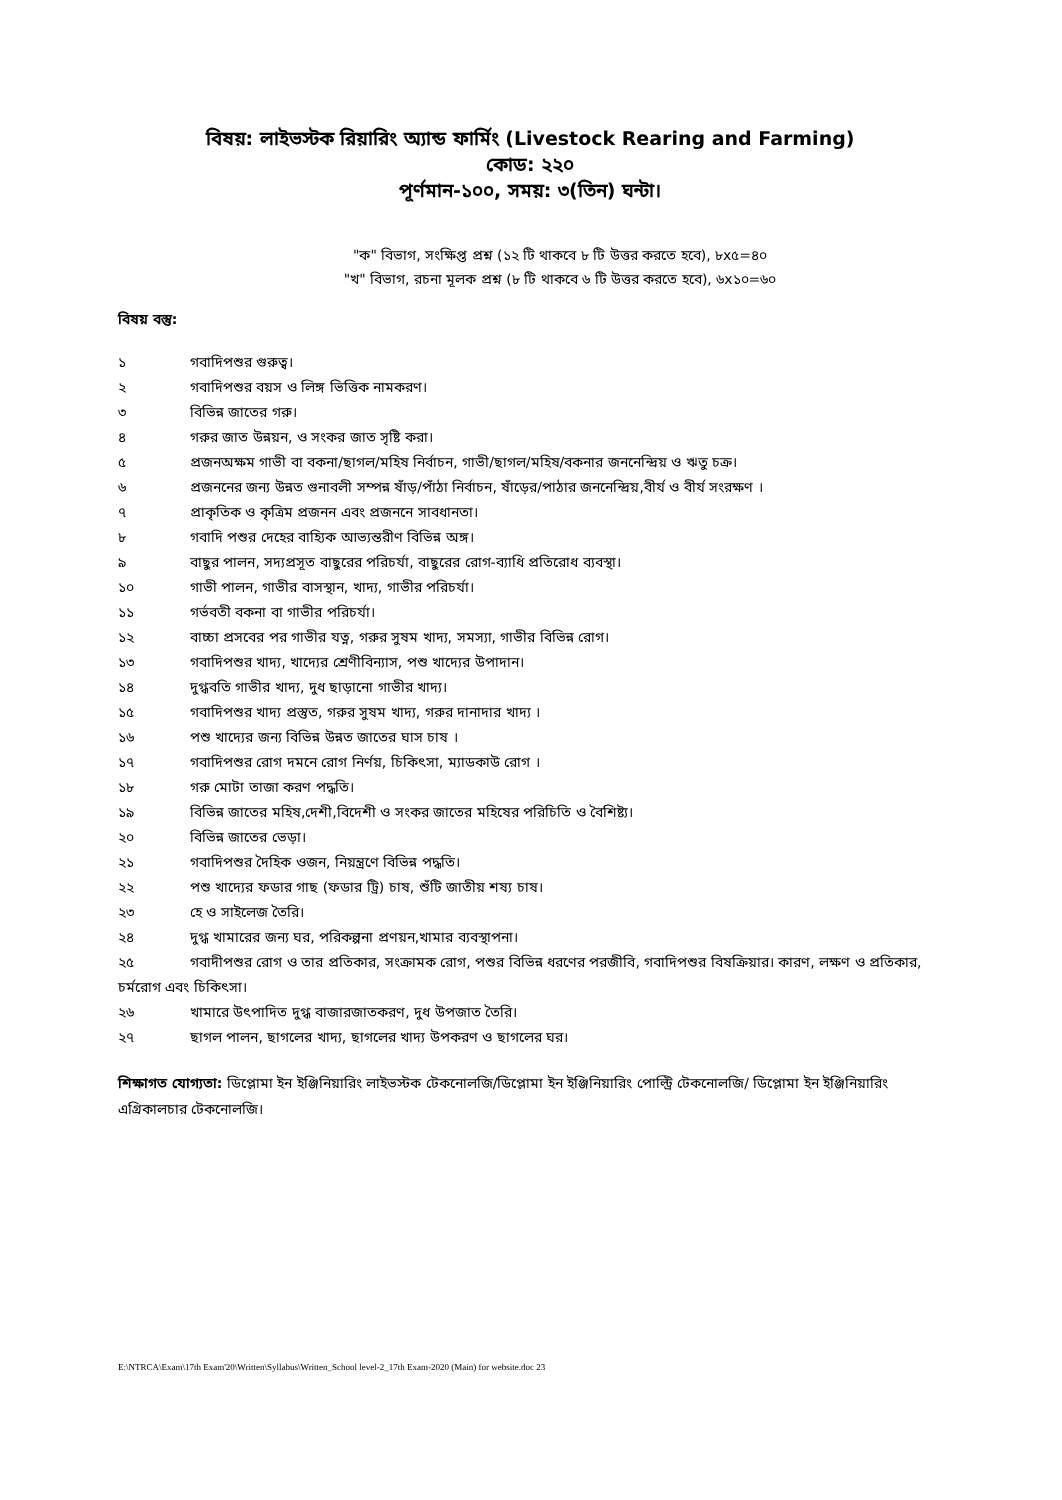বিষয়: লাইভস্টক রিয়ারিং অ্যান্ড ফার্মিং (Livestock Rearing and Farming)
কোড: ২২০
পূর্ণমান-১০০, সময়: ৩(তিন) ঘন্টা।
"ক" বিভাগ, সংক্ষিপ্ত প্রশ্ন (১২ টি থাকবে ৮ টি উত্তর করতে হবে), ৮x৫=৪০
"খ" বিভাগ, রচনা মূলক প্রশ্ন (৮ টি থাকবে ৬ টি উত্তর করতে হবে), ৬x১০=৬০
বিষয় বস্তু:
১ গবাদিপশুর গুরুত্ব।
২ গবাদিপশুর বয়স ও লিঙ্গ ভিত্তিক নামকরণ।
৩ বিভিন্ন জাতের গরু।
৪ গরুর জাত উন্নয়ন, ও সংকর জাত সৃষ্টি করা।
৫ প্রজনঅক্ষম গাভী বা বকনা/ছাগল/মহিষ নির্বাচন, গাভী/ছাগল/মহিষ/বকনার জননেন্দ্রিয় ও ঋতু চক্র।
৬ প্রজননের জন্য উন্নত গুনাবলী সম্পন্ন ষাঁড়/পাঁঠা নির্বাচন, ষাঁড়ের/পাঠার জননেন্দ্রিয়,বীর্য ও বীর্য সংরক্ষণ ।
৭ প্রাকৃতিক ও কৃত্রিম প্রজনন এবং প্রজননে সাবধানতা।
৮ গবাদি পশুর দেহের বাহ্যিক আভ্যন্তরীণ বিভিন্ন অঙ্গ।
৯ বাছুর পালন, সদ্যপ্রসূত বাছুরের পরিচর্যা, বাছুরের রোগ-ব্যাধি প্রতিরোধ ব্যবস্থা।
১০ গাভী পালন, গাভীর বাসস্থান, খাদ্য, গাভীর পরিচর্যা।
১১ গর্ভবতী বকনা বা গাভীর পরিচর্যা।
১২ বাচ্চা প্রসবের পর গাভীর যত্ন, গরুর সুষম খাদ্য, সমস্যা, গাভীর বিভিন্ন রোগ।
১৩ গবাদিপশুর খাদ্য, খাদ্যের শ্রেণীবিন্যাস, পশু খাদ্যের উপাদান।
১৪ দুগ্ধবতি গাভীর খাদ্য, দুধ ছাড়ানো গাভীর খাদ্য।
১৫ গবাদিপশুর খাদ্য প্রস্তুত, গরুর সুষম খাদ্য, গরুর দানাদার খাদ্য ।
১৬ পশু খাদ্যের জন্য বিভিন্ন উন্নত জাতের ঘাস চাষ ।
১৭ গবাদিপশুর রোগ দমনে রোগ নির্ণয়, চিকিৎসা, ম্যাডকাউ রোগ ।
১৮ গরু মোটা তাজা করণ পদ্ধতি।
১৯ বিভিন্ন জাতের মহিষ,দেশী,বিদেশী ও সংকর জাতের মহিষের পরিচিতি ও বৈশিষ্ট্য।
২০ বিভিন্ন জাতের ভেড়া।
২১ গবাদিপশুর দৈহিক ওজন, নিয়ন্ত্রণে বিভিন্ন পদ্ধতি।
২২ পশু খাদ্যের ফডার গাছ (ফডার ট্রি) চাষ, শুঁটি জাতীয় শষ্য চাষ।
২৩ হে ও সাইলেজ তৈরি।
২৪ দুগ্ধ খামারের জন্য ঘর, পরিকল্পনা প্রণয়ন,খামার ব্যবস্থাপনা।
২৫ গবাদীপশুর রোগ ও তার প্রতিকার, সংক্রামক রোগ, পশুর বিভিন্ন ধরণের পরজীবি, গবাদিপশুর বিষক্রিয়ার। কারণ, লক্ষণ ও প্রতিকার, চর্মরোগ এবং চিকিৎসা।
২৬ খামারে উৎপাদিত দুগ্ধ বাজারজাতকরণ, দুধ উপজাত তৈরি।
২৭ ছাগল পালন, ছাগলের খাদ্য, ছাগলের খাদ্য উপকরণ ও ছাগলের ঘর।
শিক্ষাগত যোগ্যতা: ডিপ্লোমা ইন ইঞ্জিনিয়ারিং লাইভস্টক টেকনোলজি/ডিপ্লোমা ইন ইঞ্জিনিয়ারিং পোল্ট্রি টেকনোলজি/ ডিপ্লোমা ইন ইঞ্জিনিয়ারিং এগ্রিকালচার টেকনোলজি।
E:\NTRCA\Exam\17th Exam'20\Written\Syllabus\Written_School level-2_17th Exam-2020 (Main) for website.doc 23